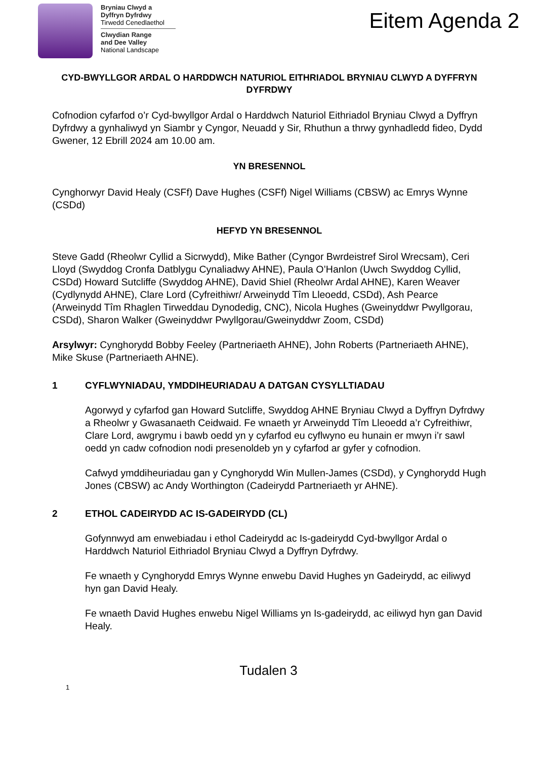Bryniau Clwyd a
Dyffryn Dyfrdwy
Tirwedd Cenedlaethol
Clwydian Range
and Dee Valley
National Landscape
Eitem Agenda 2
CYD-BWYLLGOR ARDAL O HARDDWCH NATURIOL EITHRIADOL BRYNIAU CLWYD A DYFFRYN DYFRDWY
Cofnodion cyfarfod o’r Cyd-bwyllgor Ardal o Harddwch Naturiol Eithriadol Bryniau Clwyd a Dyffryn Dyfrdwy a gynhaliwyd yn Siambr y Cyngor, Neuadd y Sir, Rhuthun a thrwy gynhadledd fideo, Dydd Gwener, 12 Ebrill 2024 am 10.00 am.
YN BRESENNOL
Cynghorwyr David Healy (CSFf) Dave Hughes (CSFf) Nigel Williams (CBSW) ac Emrys Wynne (CSDd)
HEFYD YN BRESENNOL
Steve Gadd (Rheolwr Cyllid a Sicrwydd), Mike Bather (Cyngor Bwrdeistref Sirol Wrecsam), Ceri Lloyd (Swyddog Cronfa Datblygu Cynaliadwy AHNE), Paula O’Hanlon (Uwch Swyddog Cyllid, CSDd) Howard Sutcliffe (Swyddog AHNE), David Shiel (Rheolwr Ardal AHNE), Karen Weaver (Cydlynydd AHNE), Clare Lord (Cyfreithiwr/ Arweinydd Tîm Lleoedd, CSDd), Ash Pearce (Arweinydd Tîm Rhaglen Tirweddau Dynodedig, CNC), Nicola Hughes (Gweinyddwr Pwyllgorau, CSDd), Sharon Walker (Gweinyddwr Pwyllgorau/Gweinyddwr Zoom, CSDd)
Arsylwyr: Cynghorydd Bobby Feeley (Partneriaeth AHNE), John Roberts (Partneriaeth AHNE), Mike Skuse (Partneriaeth AHNE).
1 CYFLWYNIADAU, YMDDIHEURIADAU A DATGAN CYSYLLTIADAU
Agorwyd y cyfarfod gan Howard Sutcliffe, Swyddog AHNE Bryniau Clwyd a Dyffryn Dyfrdwy a Rheolwr y Gwasanaeth Ceidwaid. Fe wnaeth yr Arweinydd Tîm Lleoedd a’r Cyfreithiwr, Clare Lord, awgrymu i bawb oedd yn y cyfarfod eu cyflwyno eu hunain er mwyn i’r sawl oedd yn cadw cofnodion nodi presenoldeb yn y cyfarfod ar gyfer y cofnodion.
Cafwyd ymddiheuriadau gan y Cynghorydd Win Mullen-James (CSDd), y Cynghorydd Hugh Jones (CBSW) ac Andy Worthington (Cadeirydd Partneriaeth yr AHNE).
2 ETHOL CADEIRYDD AC IS-GADEIRYDD (CL)
Gofynnwyd am enwebiadau i ethol Cadeirydd ac Is-gadeirydd Cyd-bwyllgor Ardal o Harddwch Naturiol Eithriadol Bryniau Clwyd a Dyffryn Dyfrdwy.
Fe wnaeth y Cynghorydd Emrys Wynne enwebu David Hughes yn Gadeirydd, ac eiliwyd hyn gan David Healy.
Fe wnaeth David Hughes enwebu Nigel Williams yn Is-gadeirydd, ac eiliwyd hyn gan David Healy.
Tudalen 3
1